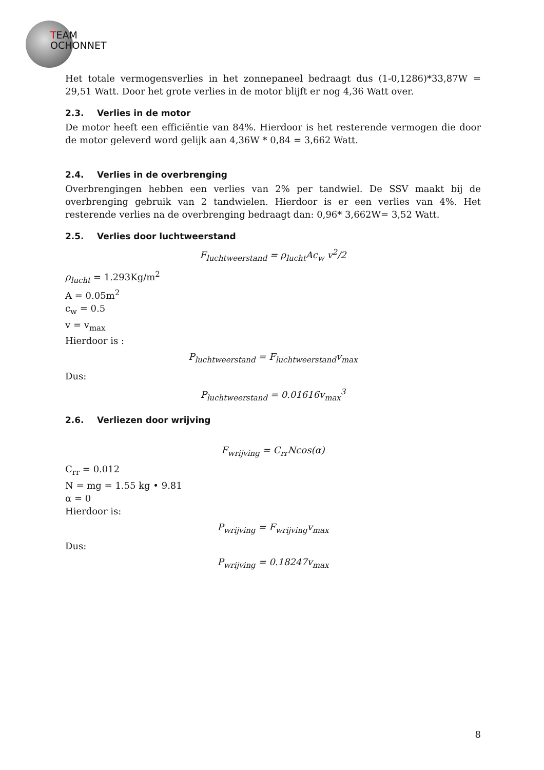TEAM
OCHONNET
Het totale vermogensverlies in het zonnepaneel bedraagt dus (1-0,1286)*33,87W = 29,51 Watt. Door het grote verlies in de motor blijft er nog 4,36 Watt over.
2.3. Verlies in de motor
De motor heeft een efficiëntie van 84%. Hierdoor is het resterende vermogen die door de motor geleverd word gelijk aan 4,36W * 0,84 = 3,662 Watt.
2.4. Verlies in de overbrenging
Overbrengingen hebben een verlies van 2% per tandwiel. De SSV maakt bij de overbrenging gebruik van 2 tandwielen. Hierdoor is er een verlies van 4%. Het resterende verlies na de overbrenging bedraagt dan: 0,96* 3,662W= 3,52 Watt.
2.5. Verlies door luchtweerstand
F<sub>luchtweerstand</sub> = ρ<sub>lucht</sub>Ac<sub>w</sub> v<sup>2</sup>/2
ρ<sub>lucht</sub> = 1.293Kg/m<sup>2</sup>
A = 0.05m<sup>2</sup>
c<sub>w</sub> = 0.5
v = v<sub>max</sub>
Hierdoor is :
P<sub>luchtweerstand</sub> = F<sub>luchtweerstand</sub>v<sub>max</sub>
Dus:
P<sub>luchtweerstand</sub> = 0.01616v<sub>max</sub><sup>3</sup>
2.6. Verliezen door wrijving
F<sub>wrijving</sub> = C<sub>rr</sub>Ncos(α)
C<sub>rr</sub> = 0.012
N = mg = 1.55 kg • 9.81
α = 0
Hierdoor is:
P<sub>wrijving</sub> = F<sub>wrijving</sub>v<sub>max</sub>
Dus:
P<sub>wrijving</sub> = 0.18247v<sub>max</sub>
8